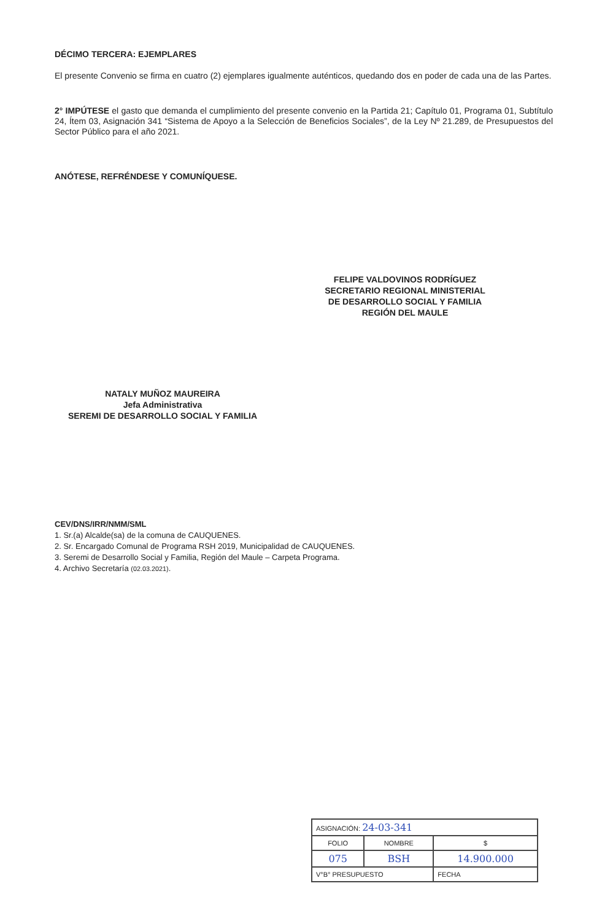DÉCIMO TERCERA: EJEMPLARES
El presente Convenio se firma en cuatro (2) ejemplares igualmente auténticos, quedando dos en poder de cada una de las Partes.
2° IMPÚTESE el gasto que demanda el cumplimiento del presente convenio en la Partida 21; Capítulo 01, Programa 01, Subtítulo 24, Ítem 03, Asignación 341 “Sistema de Apoyo a la Selección de Beneficios Sociales”, de la Ley Nº 21.289, de Presupuestos del Sector Público para el año 2021.
ANÓTESE, REFRÉNDESE Y COMUNÍQUESE.
FELIPE VALDOVINOS RODRÍGUEZ
SECRETARIO REGIONAL MINISTERIAL
DE DESARROLLO SOCIAL Y FAMILIA
REGIÓN DEL MAULE
NATALY MUÑOZ MAUREIRA
Jefa Administrativa
SEREMI DE DESARROLLO SOCIAL Y FAMILIA
CEV/DNS/IRR/NMM/SML
1. Sr.(a) Alcalde(sa) de la comuna de CAUQUENES.
2. Sr. Encargado Comunal de Programa RSH 2019, Municipalidad de CAUQUENES.
3. Seremi de Desarrollo Social y Familia, Región del Maule – Carpeta Programa.
4. Archivo Secretaría (02.03.2021).
| ASIGNACIÓN: 24-03-341 | | |
| FOLIO | NOMBRE | $ |
| 075 | BSH | 14.900.000 |
| V°B° PRESUPUESTO | | FECHA |